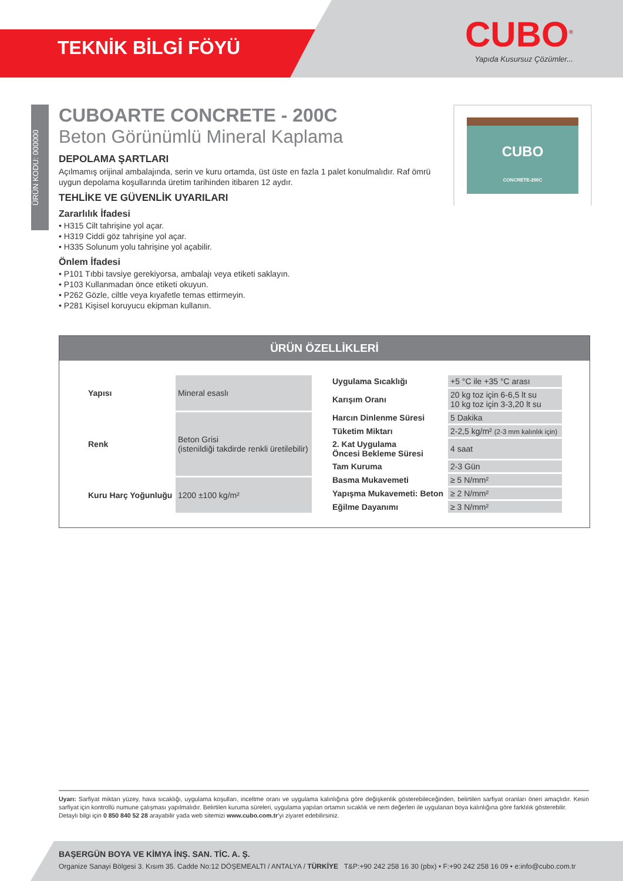TEKNİK BİLGİ FÖYÜ
CUBO<sup>®</sup>
Yapıda Kusursuz Çözümler...
ÜRÜN KODU: 000000
CUBOARTE CONCRETE - 200C
Beton Görünümlü Mineral Kaplama
DEPOLAMA ŞARTLARI
Açılmamış orijinal ambalajında, serin ve kuru ortamda, üst üste en fazla 1 palet konulmalıdır. Raf ömrü uygun depolama koşullarında üretim tarihinden itibaren 12 aydır.
TEHLİKE VE GÜVENLİK UYARILARI
Zararlılık İfadesi
• H315 Cilt tahrişine yol açar.
• H319 Ciddi göz tahrişine yol açar.
• H335 Solunum yolu tahrişine yol açabilir.
Önlem İfadesi
• P101 Tıbbi tavsiye gerekiyorsa, ambalajı veya etiketi saklayın.
• P103 Kullanmadan önce etiketi okuyun.
• P262 Gözle, ciltle veya kıyafetle temas ettirmeyin.
• P281 Kişisel koruyucu ekipman kullanın.
CUBO
CONCRETE-200C
ÜRÜN ÖZELLİKLERİ
| Yapısı | Mineral esaslı |
| Renk | Beton Grisi (istenildiği takdirde renkli üretilebilir) |
| Kuru Harç Yoğunluğu | 1200 ±100 kg/m² |
| Uygulama Sıcaklığı | +5 °C ile +35 °C arası |
| Karışım Oranı | 20 kg toz için 6-6,5 lt su 10 kg toz için 3-3,20 lt su |
| Harcın Dinlenme Süresi | 5 Dakika |
| Tüketim Miktarı | 2-2,5 kg/m² (2-3 mm kalınlık için) |
| 2. Kat Uygulama Öncesi Bekleme Süresi | 4 saat |
| Tam Kuruma | 2-3 Gün |
| Basma Mukavemeti | ≥ 5 N/mm² |
| Yapışma Mukavemeti: Beton | ≥ 2 N/mm² |
| Eğilme Dayanımı | ≥ 3 N/mm² |
Uyarı: Sarfiyat miktarı yüzey, hava sıcaklığı, uygulama koşulları, inceltme oranı ve uygulama kalınlığına göre değişkenlik gösterebileceğinden, belirtilen sarfiyat oranları öneri amaçlıdır. Kesin sarfiyat için kontrollü numune çalışması yapılmalıdır. Belirtilen kuruma süreleri, uygulama yapılan ortamın sıcaklık ve nem değerleri ile uygulanan boya kalınlığına göre farklılık gösterebilir.
Detaylı bilgi için 0 850 840 52 28 arayabilir yada web sitemizi www.cubo.com.tr’yi ziyaret edebilirsiniz.
BAŞERGÜN BOYA VE KİMYA İNŞ. SAN. TİC. A. Ş.
Organize Sanayi Bölgesi 3. Kısım 35. Cadde No:12 DÖŞEMEALTI / ANTALYA / TÜRKİYE T&P:+90 242 258 16 30 (pbx) • F:+90 242 258 16 09 • e:info@cubo.com.tr